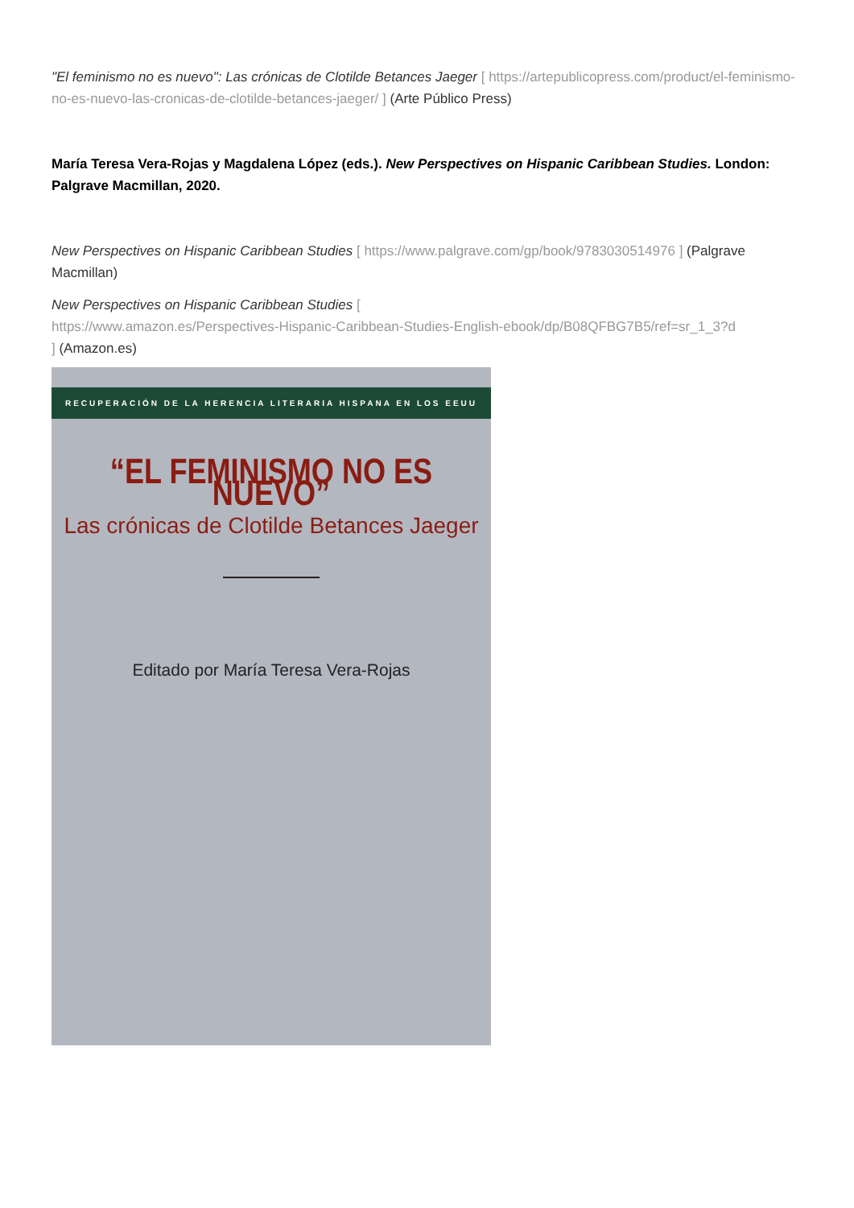"El feminismo no es nuevo": Las crónicas de Clotilde Betances Jaeger [ https://artepublicopress.com/product/el-feminismo-no-es-nuevo-las-cronicas-de-clotilde-betances-jaeger/ ] (Arte Público Press)
María Teresa Vera-Rojas y Magdalena López (eds.). New Perspectives on Hispanic Caribbean Studies. London: Palgrave Macmillan, 2020.
New Perspectives on Hispanic Caribbean Studies [ https://www.palgrave.com/gp/book/9783030514976 ] (Palgrave Macmillan)
New Perspectives on Hispanic Caribbean Studies [
https://www.amazon.es/Perspectives-Hispanic-Caribbean-Studies-English-ebook/dp/B08QFBG7B5/ref=sr_1_3?d
] (Amazon.es)
RECUPERACIÓN DE LA HERENCIA LITERARIA HISPANA EN LOS EEUU
“EL FEMINISMO NO ES NUEVO”
Las crónicas de Clotilde Betances Jaeger
Editado por María Teresa Vera-Rojas